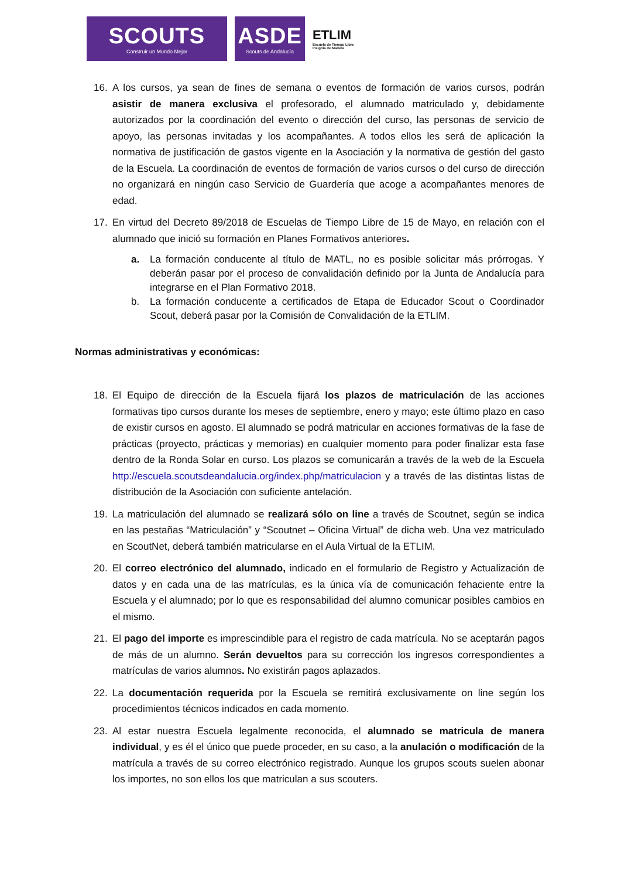SCOUTS
Construir un Mundo Mejor
ASDE
Scouts de Andalucía
ETLIM
Escuela de Tiempo Libre
Insignia de Madera
16. A los cursos, ya sean de fines de semana o eventos de formación de varios cursos, podrán asistir de manera exclusiva el profesorado, el alumnado matriculado y, debidamente autorizados por la coordinación del evento o dirección del curso, las personas de servicio de apoyo, las personas invitadas y los acompañantes. A todos ellos les será de aplicación la normativa de justificación de gastos vigente en la Asociación y la normativa de gestión del gasto de la Escuela. La coordinación de eventos de formación de varios cursos o del curso de dirección no organizará en ningún caso Servicio de Guardería que acoge a acompañantes menores de edad.
17. En virtud del Decreto 89/2018 de Escuelas de Tiempo Libre de 15 de Mayo, en relación con el alumnado que inició su formación en Planes Formativos anteriores.
a. La formación conducente al título de MATL, no es posible solicitar más prórrogas. Y deberán pasar por el proceso de convalidación definido por la Junta de Andalucía para integrarse en el Plan Formativo 2018.
b. La formación conducente a certificados de Etapa de Educador Scout o Coordinador Scout, deberá pasar por la Comisión de Convalidación de la ETLIM.
Normas administrativas y económicas:
18. El Equipo de dirección de la Escuela fijará los plazos de matriculación de las acciones formativas tipo cursos durante los meses de septiembre, enero y mayo; este último plazo en caso de existir cursos en agosto. El alumnado se podrá matricular en acciones formativas de la fase de prácticas (proyecto, prácticas y memorias) en cualquier momento para poder finalizar esta fase dentro de la Ronda Solar en curso. Los plazos se comunicarán a través de la web de la Escuela http://escuela.scoutsdeandalucia.org/index.php/matriculacion y a través de las distintas listas de distribución de la Asociación con suficiente antelación.
19. La matriculación del alumnado se realizará sólo on line a través de Scoutnet, según se indica en las pestañas “Matriculación” y “Scoutnet – Oficina Virtual” de dicha web. Una vez matriculado en ScoutNet, deberá también matricularse en el Aula Virtual de la ETLIM.
20. El correo electrónico del alumnado, indicado en el formulario de Registro y Actualización de datos y en cada una de las matrículas, es la única vía de comunicación fehaciente entre la Escuela y el alumnado; por lo que es responsabilidad del alumno comunicar posibles cambios en el mismo.
21. El pago del importe es imprescindible para el registro de cada matrícula. No se aceptarán pagos de más de un alumno. Serán devueltos para su corrección los ingresos correspondientes a matrículas de varios alumnos. No existirán pagos aplazados.
22. La documentación requerida por la Escuela se remitirá exclusivamente on line según los procedimientos técnicos indicados en cada momento.
23. Al estar nuestra Escuela legalmente reconocida, el alumnado se matricula de manera individual, y es él el único que puede proceder, en su caso, a la anulación o modificación de la matrícula a través de su correo electrónico registrado. Aunque los grupos scouts suelen abonar los importes, no son ellos los que matriculan a sus scouters.